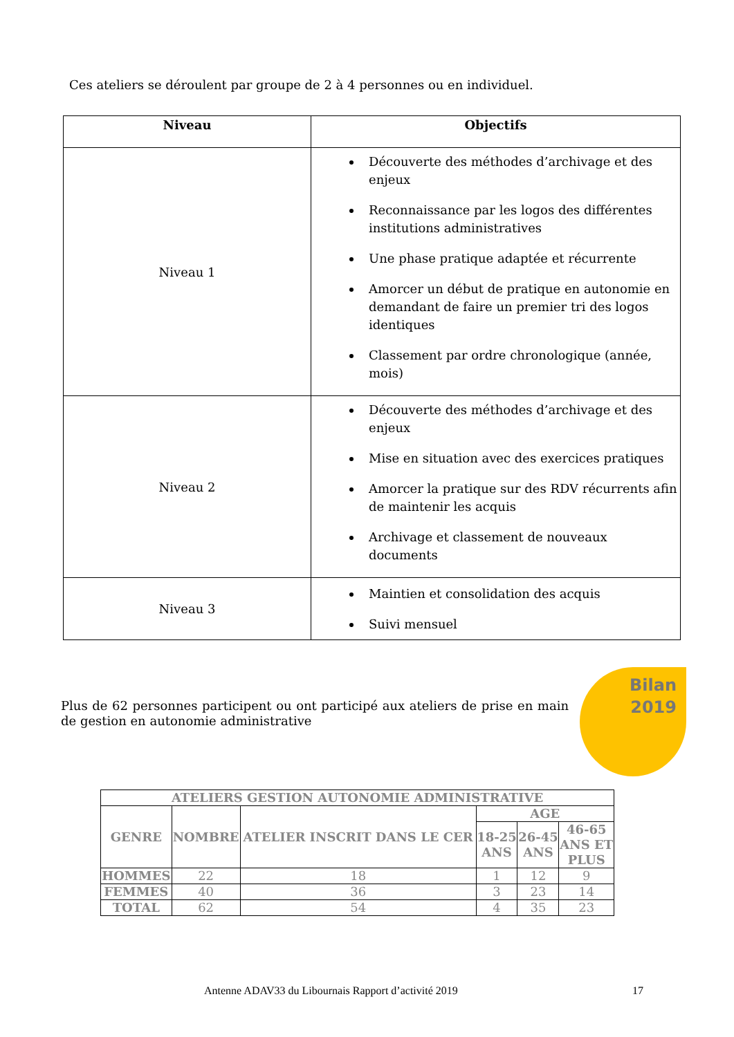Ces ateliers se déroulent par groupe de 2 à 4 personnes ou en individuel.
| Niveau | Objectifs |
| --- | --- |
| Niveau 1 | Découverte des méthodes d’archivage et des enjeux Reconnaissance par les logos des différentes institutions administratives Une phase pratique adaptée et récurrente Amorcer un début de pratique en autonomie en demandant de faire un premier tri des logos identiques Classement par ordre chronologique (année, mois) |
| Niveau 2 | Découverte des méthodes d’archivage et des enjeux Mise en situation avec des exercices pratiques Amorcer la pratique sur des RDV récurrents afin de maintenir les acquis Archivage et classement de nouveaux documents |
| Niveau 3 | Maintien et consolidation des acquis Suivi mensuel |
Plus de 62 personnes participent ou ont participé aux ateliers de prise en main de gestion en autonomie administrative
Bilan
2019
| ATELIERS GESTION AUTONOMIE ADMINISTRATIVE | | | | | |
| --- | --- | --- | --- | --- | --- |
| GENRE | NOMBRE | ATELIER INSCRIT DANS LE CER | AGE | | |
| | | | 18-25 ANS | 26-45 ANS | 46-65 ANS ET PLUS |
| HOMMES | 22 | 18 | 1 | 12 | 9 |
| FEMMES | 40 | 36 | 3 | 23 | 14 |
| TOTAL | 62 | 54 | 4 | 35 | 23 |
Antenne ADAV33 du Libournais Rapport d’activité 2019
17